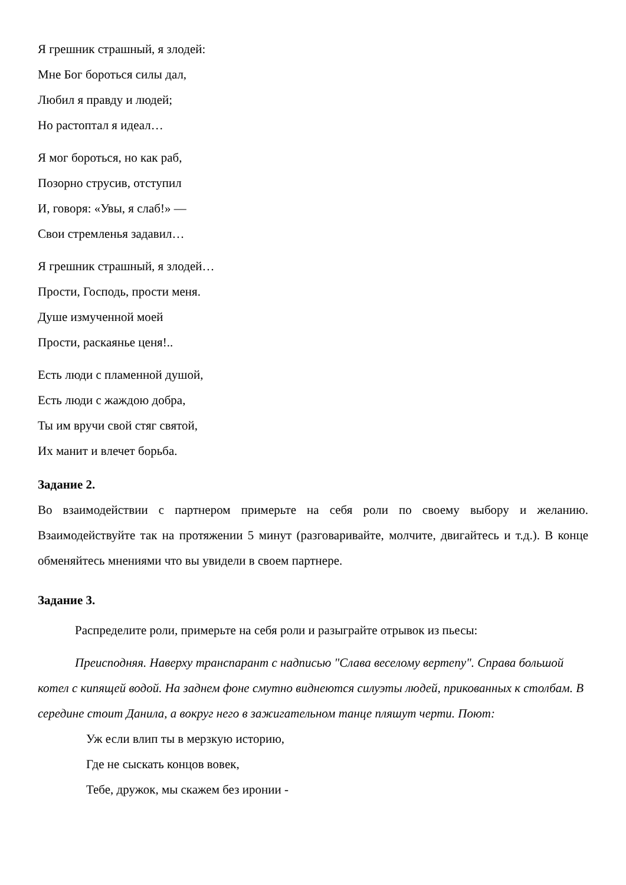Я грешник страшный, я злодей:
Мне Бог бороться силы дал,
Любил я правду и людей;
Но растоптал я идеал…
Я мог бороться, но как раб,
Позорно струсив, отступил
И, говоря: «Увы, я слаб!» —
Свои стремленья задавил…
Я грешник страшный, я злодей…
Прости, Господь, прости меня.
Душе измученной моей
Прости, раскаянье ценя!..
Есть люди с пламенной душой,
Есть люди с жаждою добра,
Ты им вручи свой стяг святой,
Их манит и влечет борьба.
Задание 2.
Во взаимодействии с партнером примерьте на себя роли по своему выбору и желанию. Взаимодействуйте так на протяжении 5 минут (разговаривайте, молчите, двигайтесь и т.д.). В конце обменяйтесь мнениями что вы увидели в своем партнере.
Задание 3.
Распределите роли, примерьте на себя роли и разыграйте отрывок из пьесы:
Преисподняя. Наверху транспарант с надписью "Слава веселому вертепу". Справа большой котел с кипящей водой. На заднем фоне смутно виднеются силуэты людей, прикованных к столбам. В середине стоит Данила, а вокруг него в зажигательном танце пляшут черти. Поют:
Уж если влип ты в мерзкую историю,
Где не сыскать концов вовек,
Тебе, дружок, мы скажем без иронии -